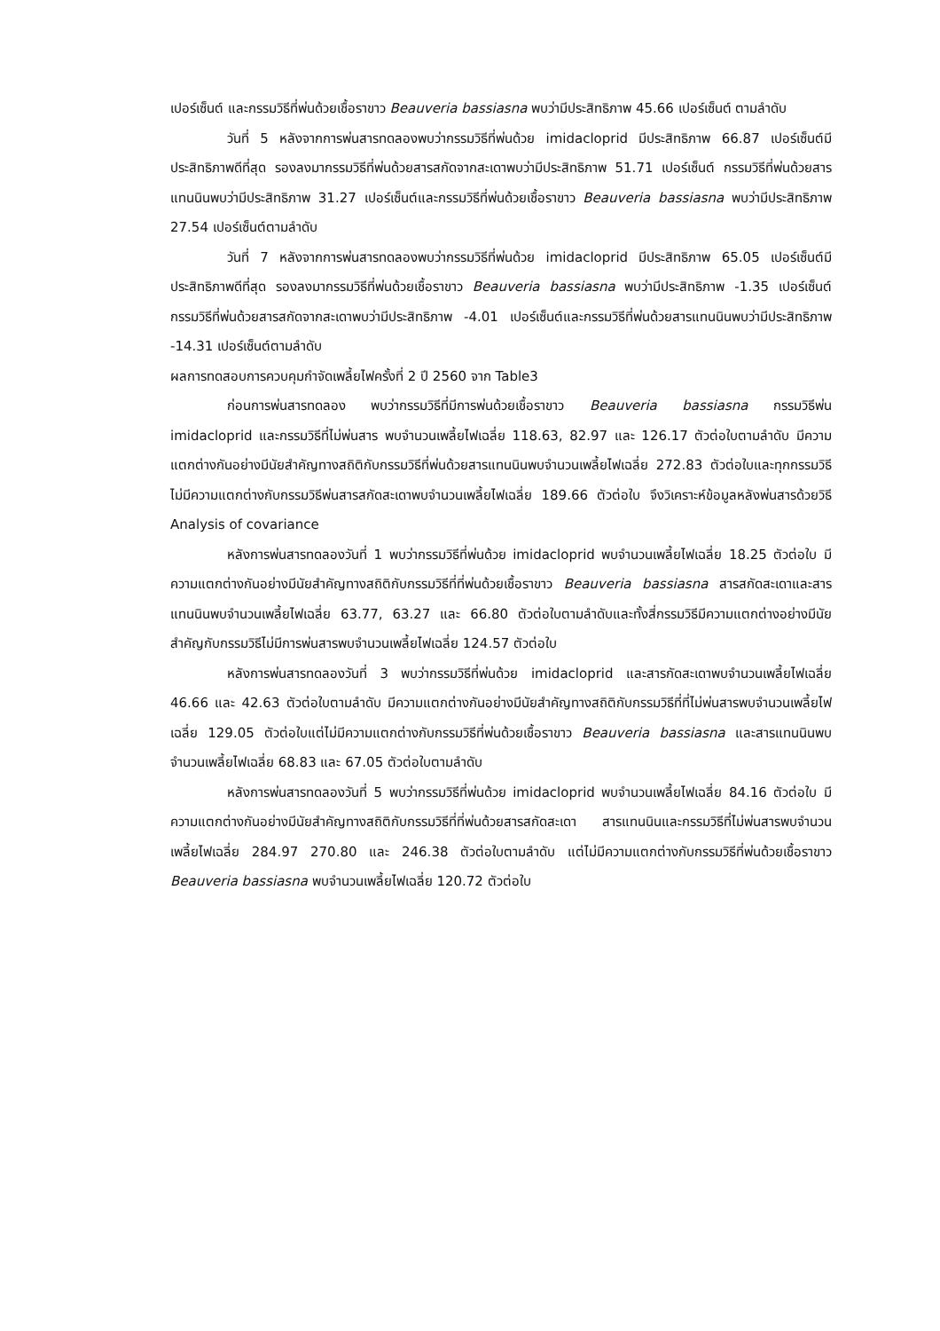เปอร์เซ็นต์ และกรรมวิธีที่พ่นด้วยเชื้อราขาว Beauveria bassiasna พบว่ามีประสิทธิภาพ 45.66 เปอร์เซ็นต์ ตามลำดับ
วันที่ 5 หลังจากการพ่นสารทดลองพบว่ากรรมวิธีที่พ่นด้วย imidacloprid มีประสิทธิภาพ 66.87 เปอร์เซ็นต์มีประสิทธิภาพดีที่สุด รองลงมากรรมวิธีที่พ่นด้วยสารสกัดจากสะเดาพบว่ามีประสิทธิภาพ 51.71 เปอร์เซ็นต์ กรรมวิธีที่พ่นด้วยสารแทนนินพบว่ามีประสิทธิภาพ 31.27 เปอร์เซ็นต์และกรรมวิธีที่พ่นด้วยเชื้อราขาว Beauveria bassiasna พบว่ามีประสิทธิภาพ 27.54 เปอร์เซ็นต์ตามลำดับ
วันที่ 7 หลังจากการพ่นสารทดลองพบว่ากรรมวิธีที่พ่นด้วย imidacloprid มีประสิทธิภาพ 65.05 เปอร์เซ็นต์มีประสิทธิภาพดีที่สุด รองลงมากรรมวิธีที่พ่นด้วยเชื้อราขาว Beauveria bassiasna พบว่ามีประสิทธิภาพ -1.35 เปอร์เซ็นต์ กรรมวิธีที่พ่นด้วยสารสกัดจากสะเดาพบว่ามีประสิทธิภาพ -4.01 เปอร์เซ็นต์และกรรมวิธีที่พ่นด้วยสารแทนนินพบว่ามีประสิทธิภาพ -14.31 เปอร์เซ็นต์ตามลำดับ
ผลการทดสอบการควบคุมกำจัดเพลี้ยไฟครั้งที่ 2 ปี 2560 จาก Table3
ก่อนการพ่นสารทดลอง พบว่ากรรมวิธีที่มีการพ่นด้วยเชื้อราขาว Beauveria bassiasna กรรมวิธีพ่น imidacloprid และกรรมวิธีที่ไม่พ่นสาร พบจำนวนเพลี้ยไฟเฉลี่ย 118.63, 82.97 และ 126.17 ตัวต่อใบตามลำดับ มีความแตกต่างกันอย่างมีนัยสำคัญทางสถิติกับกรรมวิธีที่พ่นด้วยสารแทนนินพบจำนวนเพลี้ยไฟเฉลี่ย 272.83 ตัวต่อใบและทุกกรรมวิธีไม่มีความแตกต่างกับกรรมวิธีพ่นสารสกัดสะเดาพบจำนวนเพลี้ยไฟเฉลี่ย 189.66 ตัวต่อใบ จึงวิเคราะห์ข้อมูลหลังพ่นสารด้วยวิธี Analysis of covariance
หลังการพ่นสารทดลองวันที่ 1 พบว่ากรรมวิธีที่พ่นด้วย imidacloprid พบจำนวนเพลี้ยไฟเฉลี่ย 18.25 ตัวต่อใบ มีความแตกต่างกันอย่างมีนัยสำคัญทางสถิติกับกรรมวิธีที่ที่พ่นด้วยเชื้อราขาว Beauveria bassiasna สารสกัดสะเดาและสารแทนนินพบจำนวนเพลี้ยไฟเฉลี่ย 63.77, 63.27 และ 66.80 ตัวต่อใบตามลำดับและทั้งสี่กรรมวิธีมีความแตกต่างอย่างมีนัยสำคัญกับกรรมวิธีไม่มีการพ่นสารพบจำนวนเพลี้ยไฟเฉลี่ย 124.57 ตัวต่อใบ
หลังการพ่นสารทดลองวันที่ 3 พบว่ากรรมวิธีที่พ่นด้วย imidacloprid และสารกัดสะเดาพบจำนวนเพลี้ยไฟเฉลี่ย 46.66 และ 42.63 ตัวต่อใบตามลำดับ มีความแตกต่างกันอย่างมีนัยสำคัญทางสถิติกับกรรมวิธีที่ที่ไม่พ่นสารพบจำนวนเพลี้ยไฟเฉลี่ย 129.05 ตัวต่อใบแต่ไม่มีความแตกต่างกับกรรมวิธีที่พ่นด้วยเชื้อราขาว Beauveria bassiasna และสารแทนนินพบจำนวนเพลี้ยไฟเฉลี่ย 68.83 และ 67.05 ตัวต่อใบตามลำดับ
หลังการพ่นสารทดลองวันที่ 5 พบว่ากรรมวิธีที่พ่นด้วย imidacloprid พบจำนวนเพลี้ยไฟเฉลี่ย 84.16 ตัวต่อใบ มีความแตกต่างกันอย่างมีนัยสำคัญทางสถิติกับกรรมวิธีที่ที่พ่นด้วยสารสกัดสะเดา สารแทนนินและกรรมวิธีที่ไม่พ่นสารพบจำนวนเพลี้ยไฟเฉลี่ย 284.97 270.80 และ 246.38 ตัวต่อใบตามลำดับ แต่ไม่มีความแตกต่างกับกรรมวิธีที่พ่นด้วยเชื้อราขาว Beauveria bassiasna พบจำนวนเพลี้ยไฟเฉลี่ย 120.72 ตัวต่อใบ